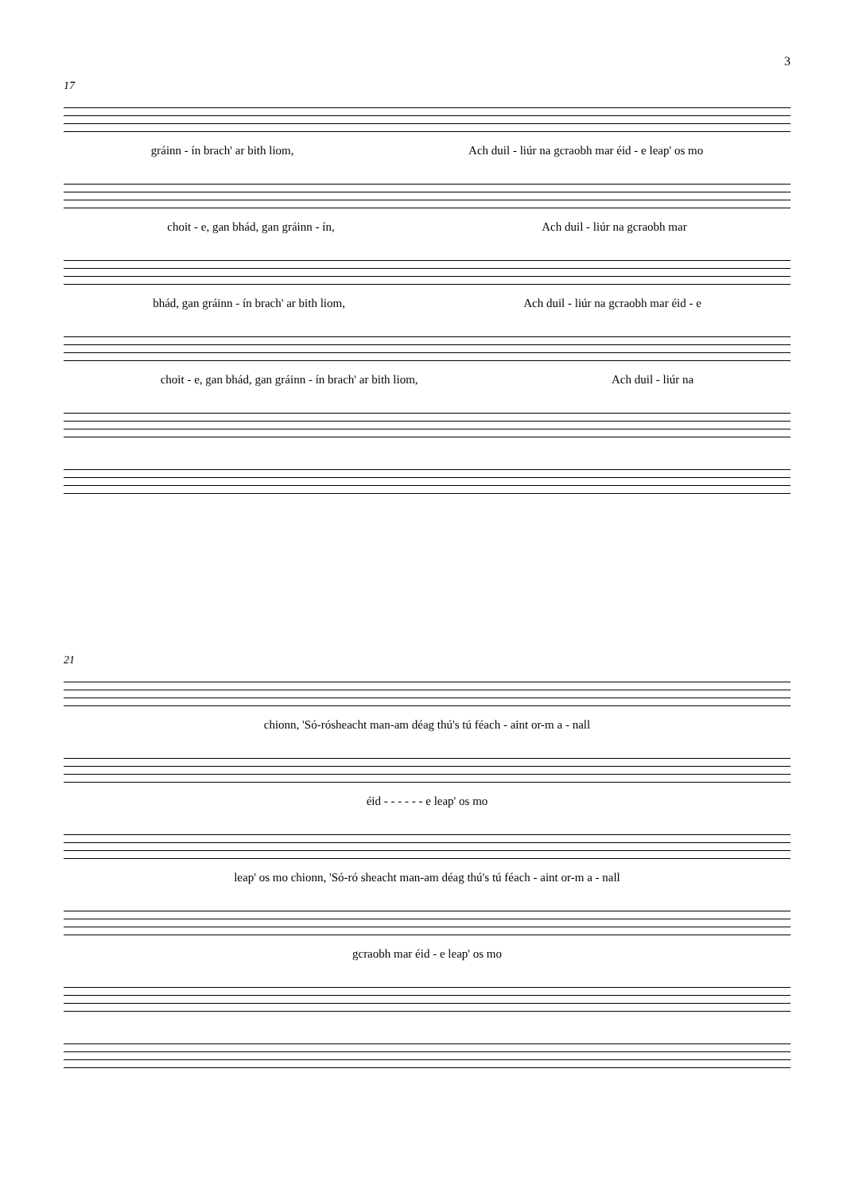3
17
gráinn - ín brach' ar bith liom, Ach duil - liúr na gcraobh mar éid - e leap' os mo
choit - e, gan bhád, gan gráinn - ín, Ach duil - liúr na gcraobh mar
bhád, gan gráinn - ín brach' ar bith liom, Ach duil - liúr na gcraobh mar éid - e
choit - e, gan bhád, gan gráinn - ín brach' ar bith liom, Ach duil - liúr na
21
chionn, 'Só-rósheacht man-am déag thú's tú féach - aint or-m a - nall
éid - - - - - - e leap' os mo
leap' os mo chionn, 'Só-ró sheacht man-am déag thú's tú féach - aint or-m a - nall
gcraobh mar éid - e leap' os mo